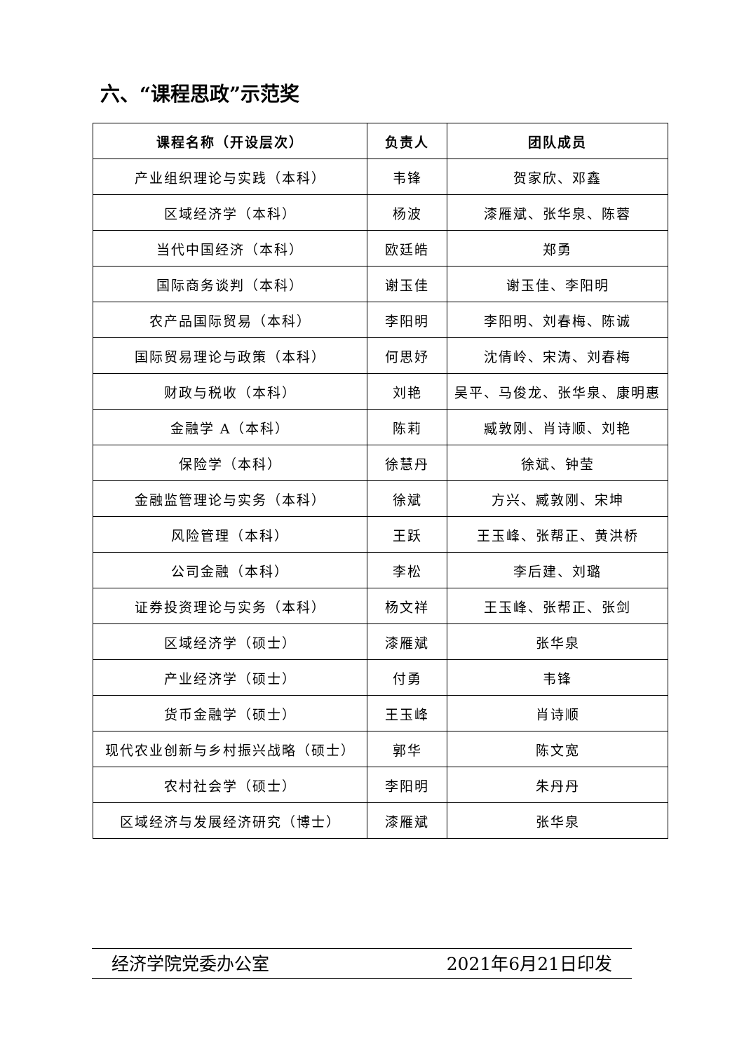六、“课程思政”示范奖
| 课程名称（开设层次） | 负责人 | 团队成员 |
| --- | --- | --- |
| 产业组织理论与实践（本科） | 韦锋 | 贺家欣、邓鑫 |
| 区域经济学（本科） | 杨波 | 漆雁斌、张华泉、陈蓉 |
| 当代中国经济（本科） | 欧廷皓 | 郑勇 |
| 国际商务谈判（本科） | 谢玉佳 | 谢玉佳、李阳明 |
| 农产品国际贸易（本科） | 李阳明 | 李阳明、刘春梅、陈诚 |
| 国际贸易理论与政策（本科） | 何思妤 | 沈倩岭、宋涛、刘春梅 |
| 财政与税收（本科） | 刘艳 | 吴平、马俊龙、张华泉、康明惠 |
| 金融学 A（本科） | 陈莉 | 臧敦刚、肖诗顺、刘艳 |
| 保险学（本科） | 徐慧丹 | 徐斌、钟莹 |
| 金融监管理论与实务（本科） | 徐斌 | 方兴、臧敦刚、宋坤 |
| 风险管理（本科） | 王跃 | 王玉峰、张帮正、黄洪桥 |
| 公司金融（本科） | 李松 | 李后建、刘璐 |
| 证券投资理论与实务（本科） | 杨文祥 | 王玉峰、张帮正、张剑 |
| 区域经济学（硕士） | 漆雁斌 | 张华泉 |
| 产业经济学（硕士） | 付勇 | 韦锋 |
| 货币金融学（硕士） | 王玉峰 | 肖诗顺 |
| 现代农业创新与乡村振兴战略（硕士） | 郭华 | 陈文宽 |
| 农村社会学（硕士） | 李阳明 | 朱丹丹 |
| 区域经济与发展经济研究（博士） | 漆雁斌 | 张华泉 |
经济学院党委办公室 2021年6月21日印发